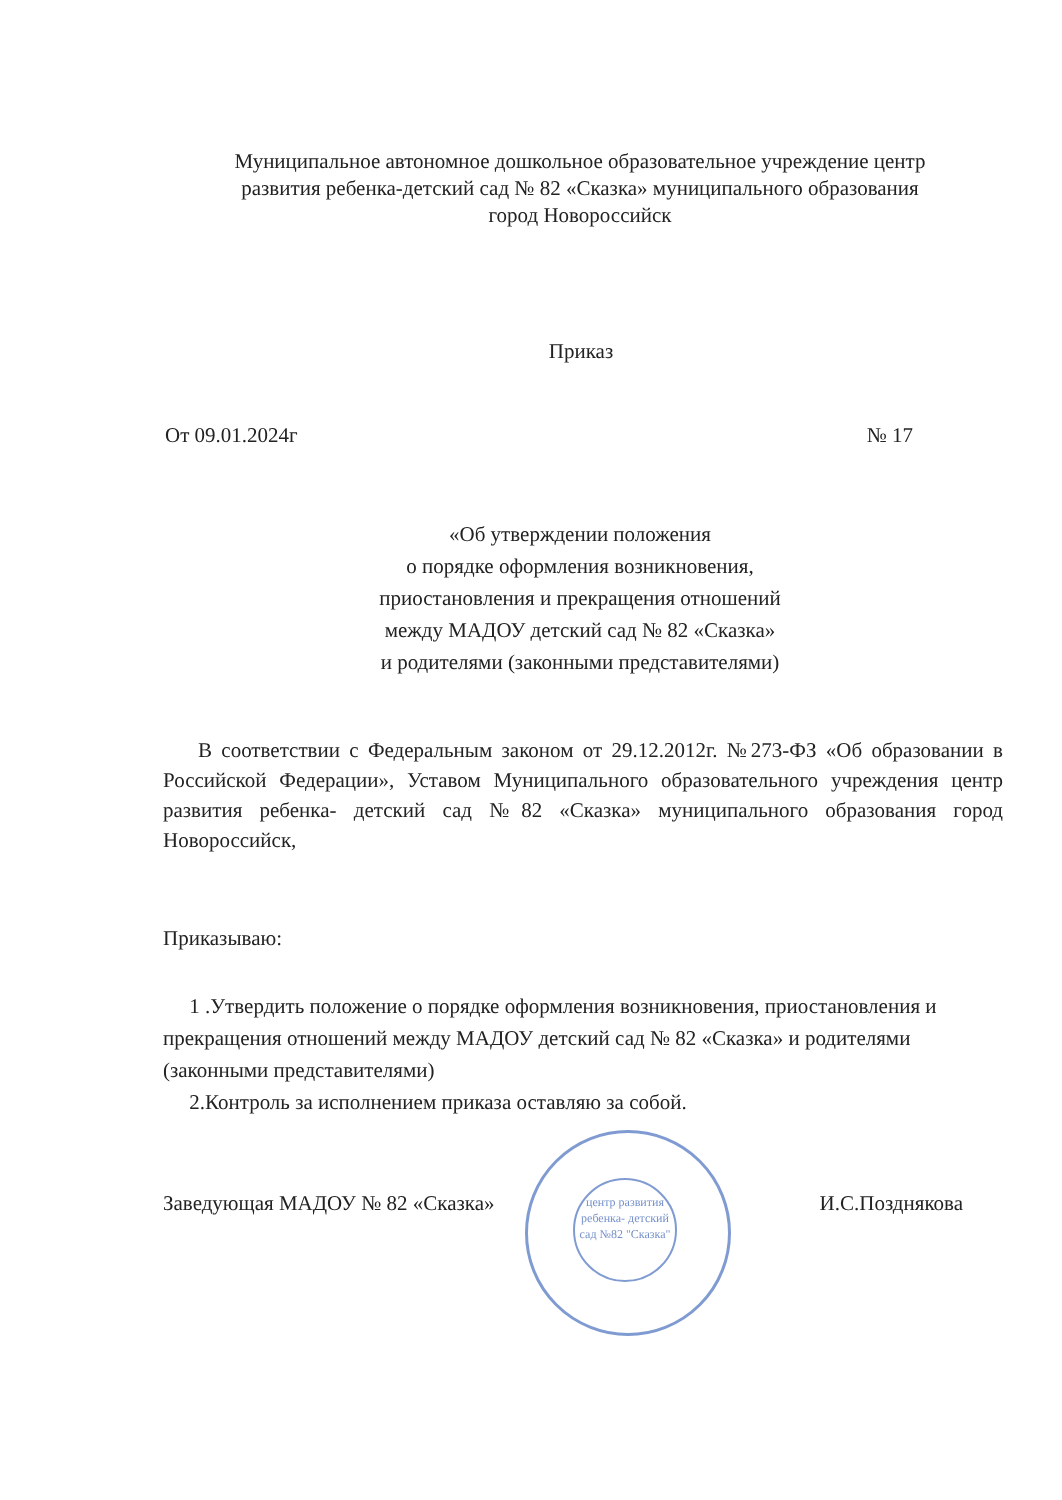Муниципальное автономное дошкольное образовательное учреждение центр развития ребенка-детский сад № 82 «Сказка» муниципального образования город Новороссийск
Приказ
От 09.01.2024г № 17
«Об утверждении положения
о порядке оформления возникновения,
приостановления и прекращения отношений
между МАДОУ детский сад № 82 «Сказка»
и родителями (законными представителями)
В соответствии с Федеральным законом от 29.12.2012г. №273-ФЗ «Об образовании в Российской Федерации», Уставом Муниципального образовательного учреждения центр развития ребенка- детский сад №82 «Сказка» муниципального образования город Новороссийск,
Приказываю:
1 .Утвердить положение о порядке оформления возникновения, приостановления и прекращения отношений между МАДОУ детский сад № 82 «Сказка» и родителями (законными представителями)
2.Контроль за исполнением приказа оставляю за собой.
центр развития ребенка- детский сад №82 "Сказка"
Заведующая МАДОУ № 82 «Сказка» И.С.Позднякова